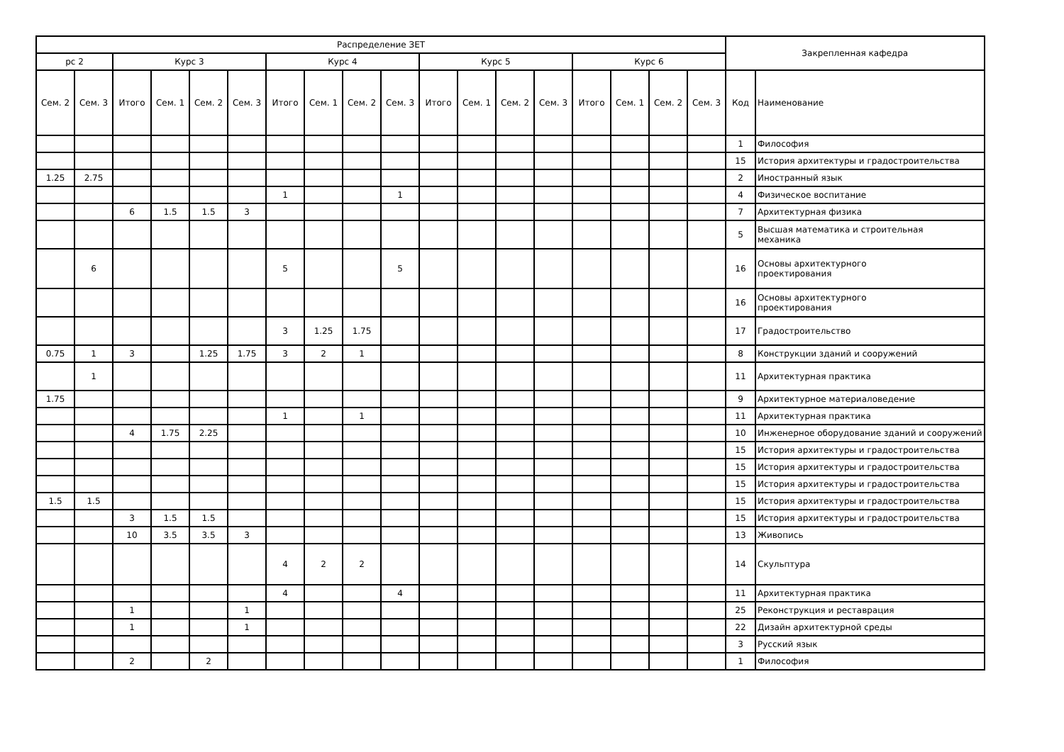| Распределение ЗЕТ | | | | | | | | | | | | | | | | | | Закрепленная кафедра | |
| --- | --- | --- | --- | --- | --- | --- | --- | --- | --- | --- | --- | --- | --- | --- | --- | --- | --- | --- | --- |
| рс 2 | | Курс 3 | | | | Курс 4 | | | | Курс 5 | | | | Курс 6 | | | | | |
| Сем. 2 | Сем. 3 | Итого | Сем. 1 | Сем. 2 | Сем. 3 | Итого | Сем. 1 | Сем. 2 | Сем. 3 | Итого | Сем. 1 | Сем. 2 | Сем. 3 | Итого | Сем. 1 | Сем. 2 | Сем. 3 | Код | Наименование |
| | | | | | | | | | | | | | | | | | | 1 | Философия |
| | | | | | | | | | | | | | | | | | | 15 | История архитектуры и градостроительства |
| 1.25 | 2.75 | | | | | | | | | | | | | | | | | 2 | Иностранный язык |
| | | | | | | 1 | | | 1 | | | | | | | | | 4 | Физическое воспитание |
| | | 6 | 1.5 | 1.5 | 3 | | | | | | | | | | | | | 7 | Архитектурная физика |
| | | | | | | | | | | | | | | | | | | 5 | Высшая математика и строительная механика |
| | 6 | | | | | 5 | | | 5 | | | | | | | | | 16 | Основы архитектурного проектирования |
| | | | | | | | | | | | | | | | | | | 16 | Основы архитектурного проектирования |
| | | | | | | 3 | 1.25 | 1.75 | | | | | | | | | | 17 | Градостроительство |
| 0.75 | 1 | 3 | | 1.25 | 1.75 | 3 | 2 | 1 | | | | | | | | | | 8 | Конструкции зданий и сооружений |
| | 1 | | | | | | | | | | | | | | | | | 11 | Архитектурная практика |
| 1.75 | | | | | | | | | | | | | | | | | | 9 | Архитектурное материаловедение |
| | | | | | | 1 | | 1 | | | | | | | | | | 11 | Архитектурная практика |
| | | 4 | 1.75 | 2.25 | | | | | | | | | | | | | | 10 | Инженерное оборудование зданий и сооружений |
| | | | | | | | | | | | | | | | | | | 15 | История архитектуры и градостроительства |
| | | | | | | | | | | | | | | | | | | 15 | История архитектуры и градостроительства |
| | | | | | | | | | | | | | | | | | | 15 | История архитектуры и градостроительства |
| 1.5 | 1.5 | | | | | | | | | | | | | | | | | 15 | История архитектуры и градостроительства |
| | | 3 | 1.5 | 1.5 | | | | | | | | | | | | | | 15 | История архитектуры и градостроительства |
| | | 10 | 3.5 | 3.5 | 3 | | | | | | | | | | | | | 13 | Живопись |
| | | | | | | 4 | 2 | 2 | | | | | | | | | | 14 | Скульптура |
| | | | | | | 4 | | | 4 | | | | | | | | | 11 | Архитектурная практика |
| | | 1 | | | 1 | | | | | | | | | | | | | 25 | Реконструкция и реставрация |
| | | 1 | | | 1 | | | | | | | | | | | | | 22 | Дизайн архитектурной среды |
| | | | | | | | | | | | | | | | | | | 3 | Русский язык |
| | | 2 | | 2 | | | | | | | | | | | | | | 1 | Философия |